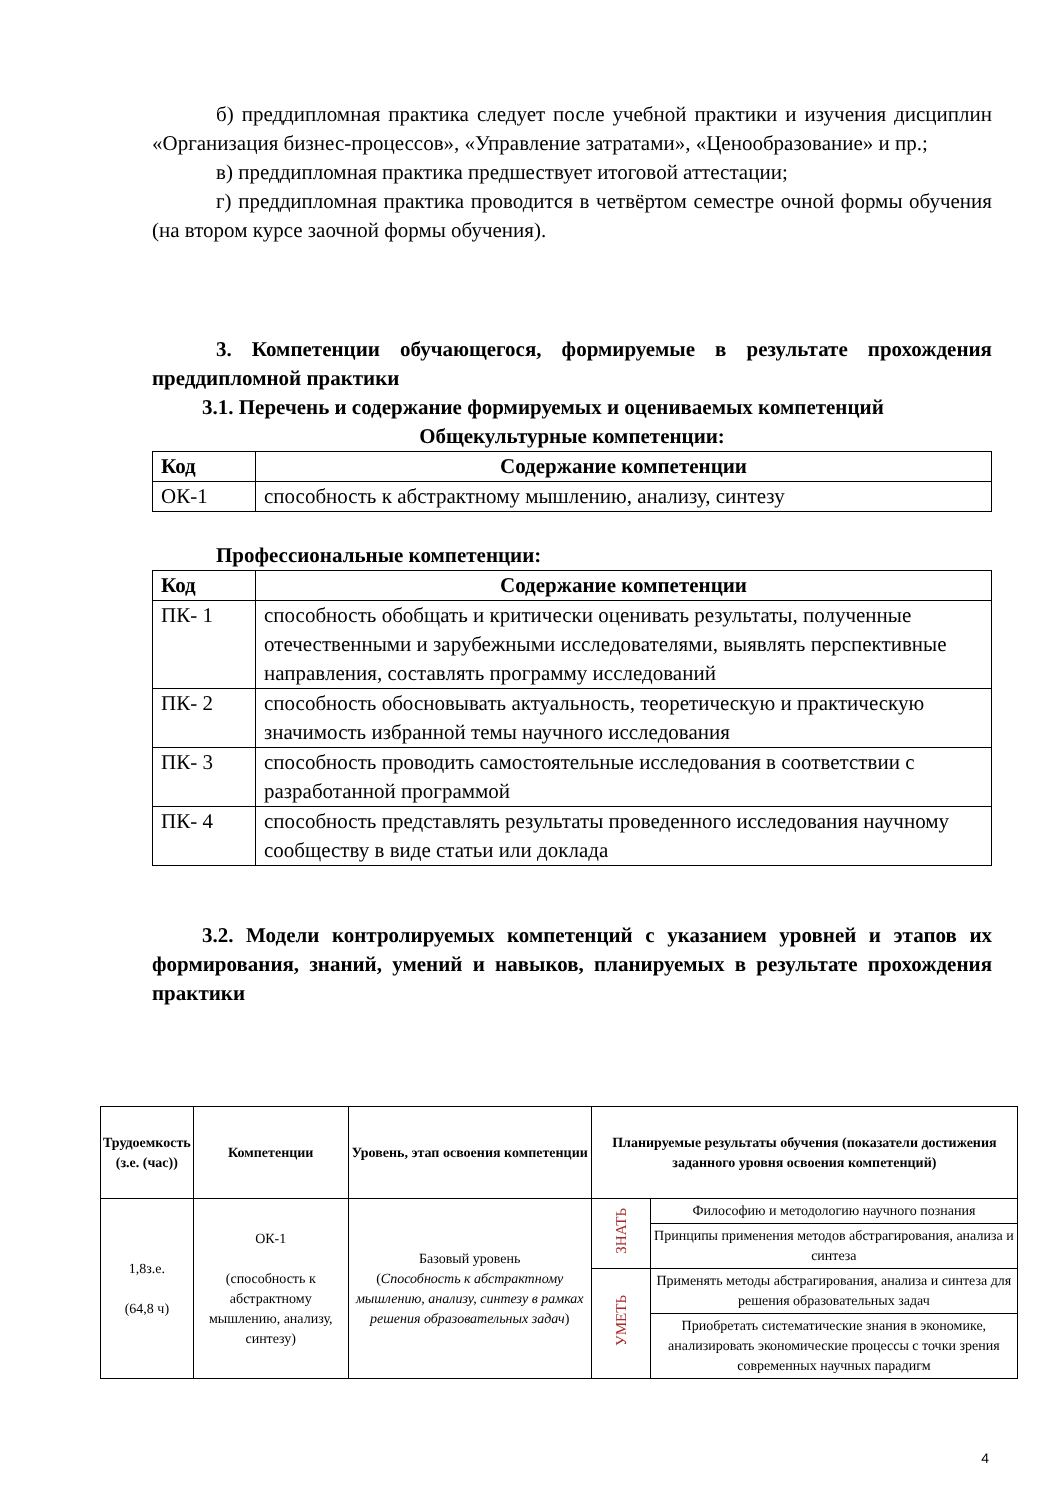б) преддипломная практика следует после учебной практики и изучения дисциплин «Организация бизнес-процессов», «Управление затратами», «Ценообразование» и пр.;
в) преддипломная практика предшествует итоговой аттестации;
г) преддипломная практика проводится в четвёртом семестре очной формы обучения (на втором курсе заочной формы обучения).
3. Компетенции обучающегося, формируемые в результате прохождения преддипломной практики
3.1. Перечень и содержание формируемых и оцениваемых компетенций
Общекультурные компетенции:
| Код | Содержание компетенции |
| --- | --- |
| ОК-1 | способность к абстрактному мышлению, анализу, синтезу |
Профессиональные компетенции:
| Код | Содержание компетенции |
| --- | --- |
| ПК- 1 | способность обобщать и критически оценивать результаты, полученные отечественными и зарубежными исследователями, выявлять перспективные направления, составлять программу исследований |
| ПК- 2 | способность обосновывать актуальность, теоретическую и практическую значимость избранной темы научного исследования |
| ПК- 3 | способность проводить самостоятельные исследования в соответствии с разработанной программой |
| ПК- 4 | способность представлять результаты проведенного исследования научному сообществу в виде статьи или доклада |
3.2. Модели контролируемых компетенций с указанием уровней и этапов их формирования, знаний, умений и навыков, планируемых в результате прохождения практики
| Трудоемкость (з.е. (час)) | Компетенции | Уровень, этап освоения компетенции | Планируемые результаты обучения (показатели достижения заданного уровня освоения компетенций) | |
| --- | --- | --- | --- | --- |
| 1,8з.е. (64,8 ч) | ОК-1 (способность к абстрактному мышлению, анализу, синтезу) | Базовый уровень ( Способность к абстрактному мышлению, анализу, синтезу в рамках решения образовательных задач ) | ЗНАТЬ | Философию и методологию научного познания |
| | | | | Принципы применения методов абстрагирования, анализа и синтеза |
| | | | УМЕТЬ | Применять методы абстрагирования, анализа и синтеза для решения образовательных задач |
| | | | | Приобретать систематические знания в экономике, анализировать экономические процессы с точки зрения современных научных парадигм |
4